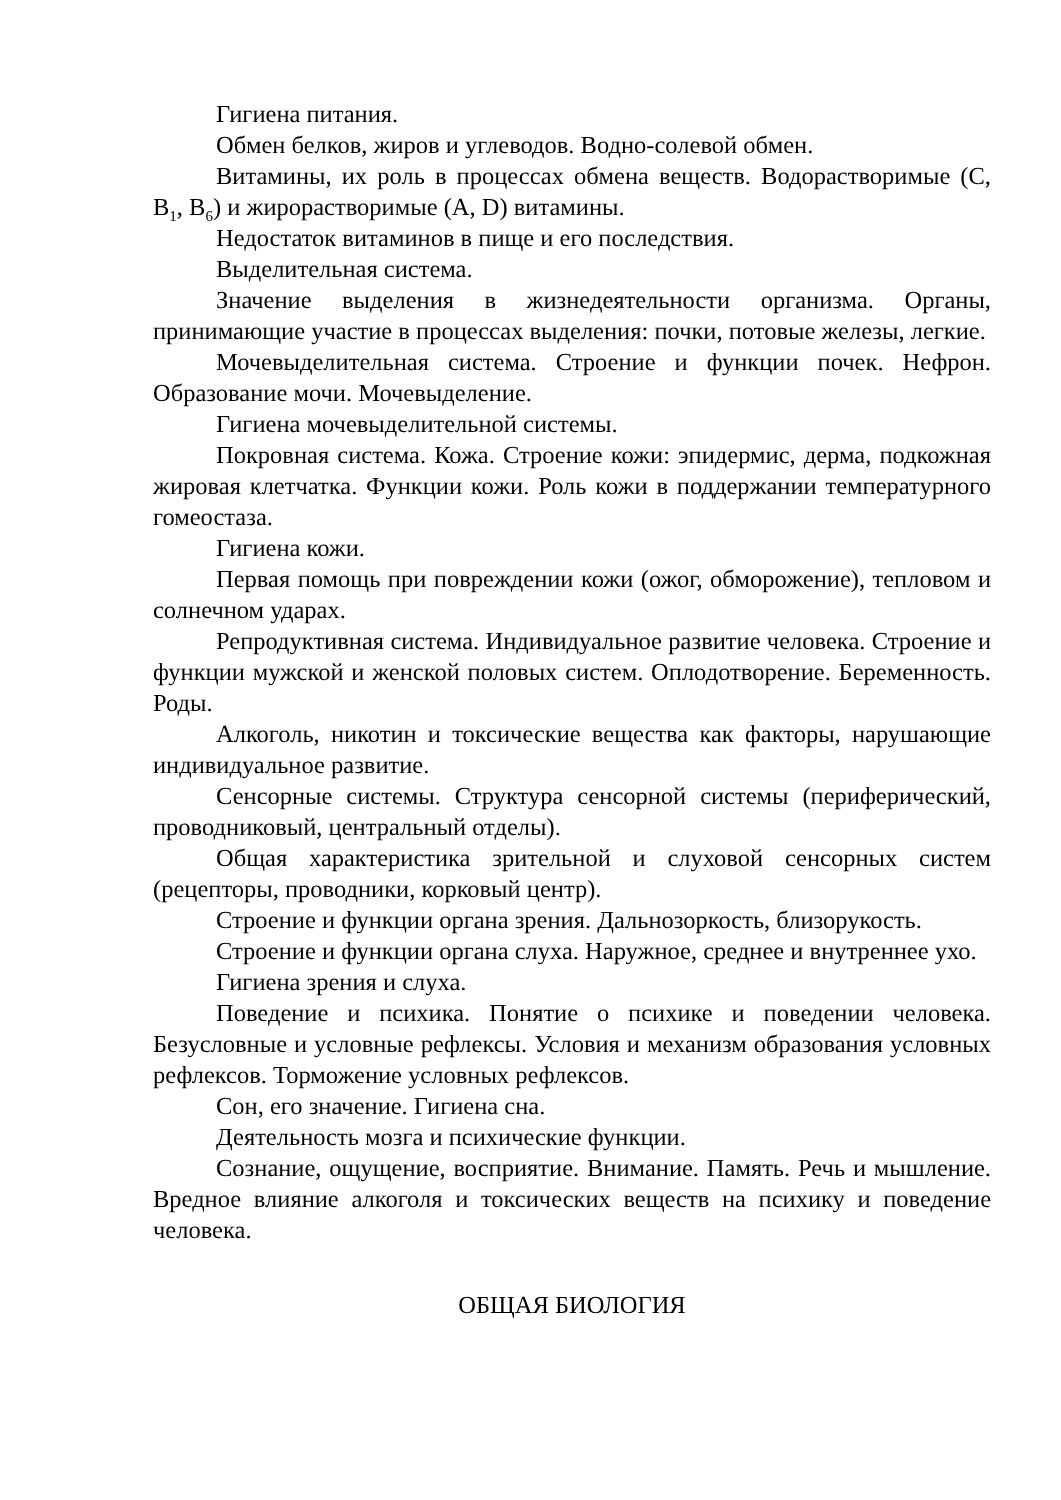Гигиена питания.
Обмен белков, жиров и углеводов. Водно-солевой обмен.
Витамины, их роль в процессах обмена веществ. Водорастворимые (C, B<sub>1</sub>, B<sub>6</sub>) и жирорастворимые (A, D) витамины.
Недостаток витаминов в пище и его последствия.
Выделительная система.
Значение выделения в жизнедеятельности организма. Органы, принимающие участие в процессах выделения: почки, потовые железы, легкие.
Мочевыделительная система. Строение и функции почек. Нефрон. Образование мочи. Мочевыделение.
Гигиена мочевыделительной системы.
Покровная система. Кожа. Строение кожи: эпидермис, дерма, подкожная жировая клетчатка. Функции кожи. Роль кожи в поддержании температурного гомеостаза.
Гигиена кожи.
Первая помощь при повреждении кожи (ожог, обморожение), тепловом и солнечном ударах.
Репродуктивная система. Индивидуальное развитие человека. Строение и функции мужской и женской половых систем. Оплодотворение. Беременность. Роды.
Алкоголь, никотин и токсические вещества как факторы, нарушающие индивидуальное развитие.
Сенсорные системы. Структура сенсорной системы (периферический, проводниковый, центральный отделы).
Общая характеристика зрительной и слуховой сенсорных систем (рецепторы, проводники, корковый центр).
Строение и функции органа зрения. Дальнозоркость, близорукость.
Строение и функции органа слуха. Наружное, среднее и внутреннее ухо.
Гигиена зрения и слуха.
Поведение и психика. Понятие о психике и поведении человека. Безусловные и условные рефлексы. Условия и механизм образования условных рефлексов. Торможение условных рефлексов.
Сон, его значение. Гигиена сна.
Деятельность мозга и психические функции.
Сознание, ощущение, восприятие. Внимание. Память. Речь и мышление. Вредное влияние алкоголя и токсических веществ на психику и поведение человека.
ОБЩАЯ БИОЛОГИЯ